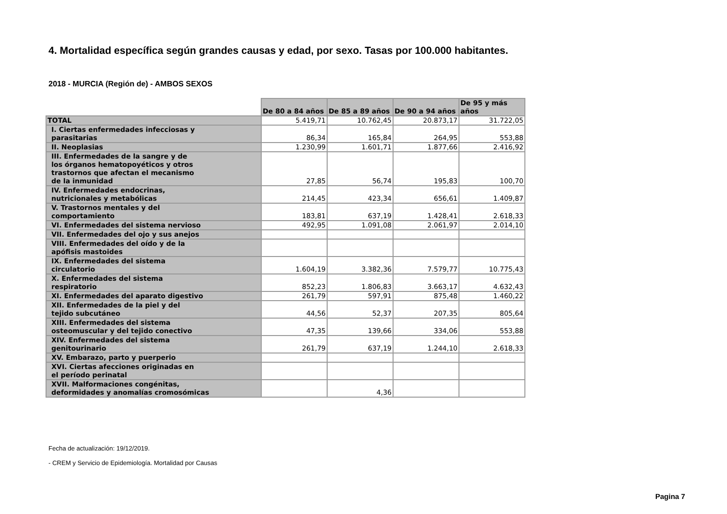4. Mortalidad específica según grandes causas y edad, por sexo. Tasas por 100.000 habitantes.
2018 - MURCIA (Región de) - AMBOS SEXOS
| | De 80 a 84 años | De 85 a 89 años | De 90 a 94 años | De 95 y más años |
| --- | --- | --- | --- | --- |
| TOTAL | 5.419,71 | 10.762,45 | 20.873,17 | 31.722,05 |
| I. Ciertas enfermedades infecciosas y parasitarias | 86,34 | 165,84 | 264,95 | 553,88 |
| II. Neoplasias | 1.230,99 | 1.601,71 | 1.877,66 | 2.416,92 |
| III. Enfermedades de la sangre y de los órganos hematopoyéticos y otros trastornos que afectan el mecanismo de la inmunidad | 27,85 | 56,74 | 195,83 | 100,70 |
| IV. Enfermedades endocrinas, nutricionales y metabólicas | 214,45 | 423,34 | 656,61 | 1.409,87 |
| V. Trastornos mentales y del comportamiento | 183,81 | 637,19 | 1.428,41 | 2.618,33 |
| VI. Enfermedades del sistema nervioso | 492,95 | 1.091,08 | 2.061,97 | 2.014,10 |
| VII. Enfermedades del ojo y sus anejos | | | | |
| VIII. Enfermedades del oído y de la apófisis mastoides | | | | |
| IX. Enfermedades del sistema circulatorio | 1.604,19 | 3.382,36 | 7.579,77 | 10.775,43 |
| X. Enfermedades del sistema respiratorio | 852,23 | 1.806,83 | 3.663,17 | 4.632,43 |
| XI. Enfermedades del aparato digestivo | 261,79 | 597,91 | 875,48 | 1.460,22 |
| XII. Enfermedades de la piel y del tejido subcutáneo | 44,56 | 52,37 | 207,35 | 805,64 |
| XIII. Enfermedades del sistema osteomuscular y del tejido conectivo | 47,35 | 139,66 | 334,06 | 553,88 |
| XIV. Enfermedades del sistema genitourinario | 261,79 | 637,19 | 1.244,10 | 2.618,33 |
| XV. Embarazo, parto y puerperio | | | | |
| XVI. Ciertas afecciones originadas en el período perinatal | | | | |
| XVII. Malformaciones congénitas, deformidades y anomalías cromosómicas | | 4,36 | | |
Fecha de actualización: 19/12/2019.
- CREM y Servicio de Epidemiología. Mortalidad por Causas
Pagina 7